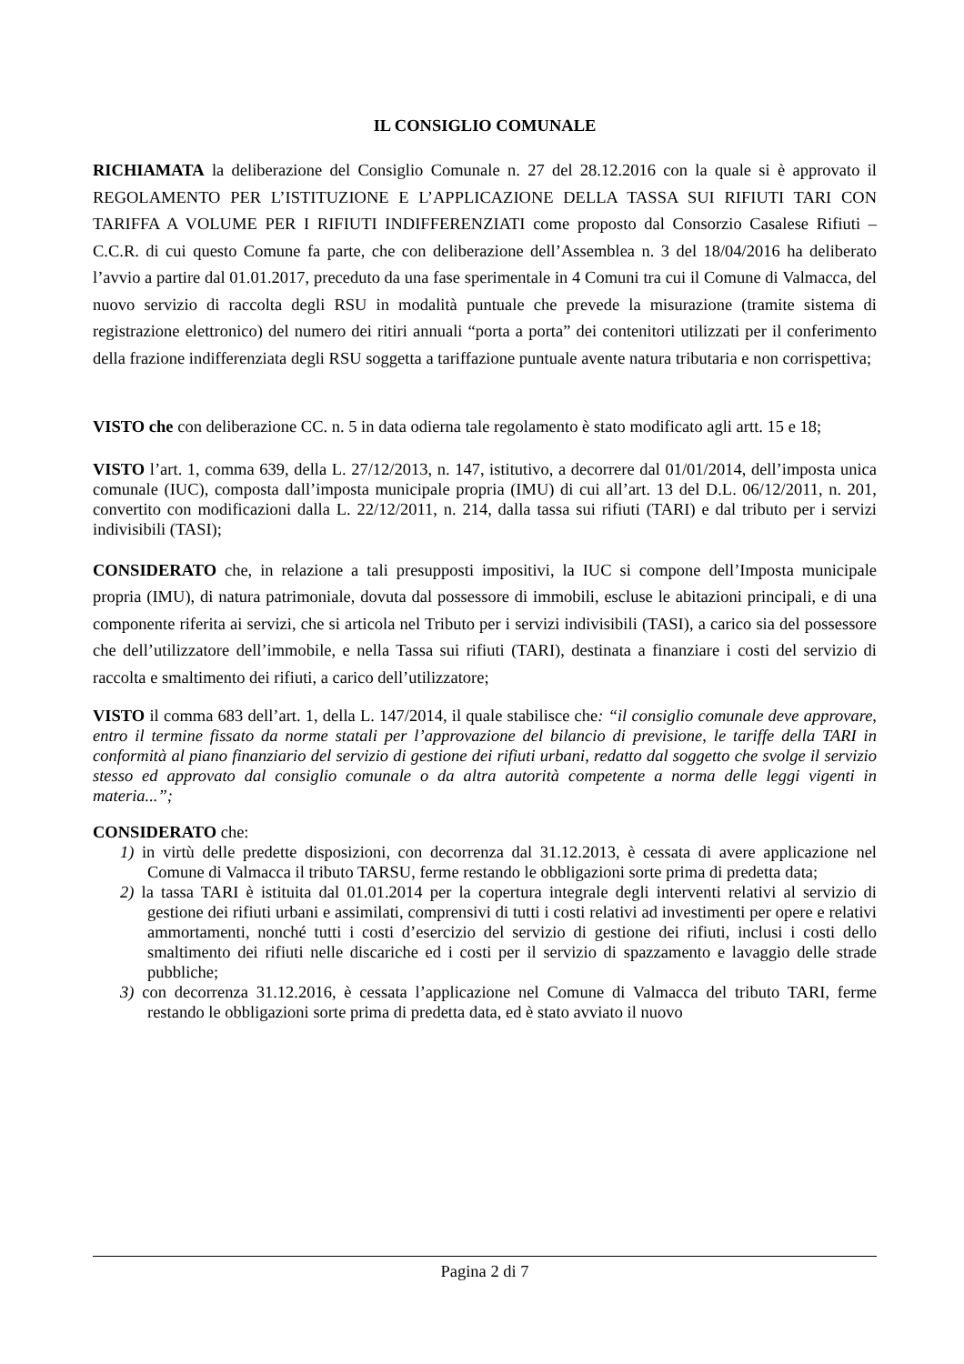IL CONSIGLIO COMUNALE
RICHIAMATA la deliberazione del Consiglio Comunale n. 27 del 28.12.2016 con la quale si è approvato il REGOLAMENTO PER L’ISTITUZIONE E L’APPLICAZIONE DELLA TASSA SUI RIFIUTI TARI CON TARIFFA A VOLUME PER I RIFIUTI INDIFFERENZIATI come proposto dal Consorzio Casalese Rifiuti – C.C.R. di cui questo Comune fa parte, che con deliberazione dell’Assemblea n. 3 del 18/04/2016 ha deliberato l’avvio a partire dal 01.01.2017, preceduto da una fase sperimentale in 4 Comuni tra cui il Comune di Valmacca, del nuovo servizio di raccolta degli RSU in modalità puntuale che prevede la misurazione (tramite sistema di registrazione elettronico) del numero dei ritiri annuali “porta a porta” dei contenitori utilizzati per il conferimento della frazione indifferenziata degli RSU soggetta a tariffazione puntuale avente natura tributaria e non corrispettiva;
VISTO che con deliberazione CC. n. 5 in data odierna tale regolamento è stato modificato agli artt. 15 e 18;
VISTO l’art. 1, comma 639, della L. 27/12/2013, n. 147, istitutivo, a decorrere dal 01/01/2014, dell’imposta unica comunale (IUC), composta dall’imposta municipale propria (IMU) di cui all’art. 13 del D.L. 06/12/2011, n. 201, convertito con modificazioni dalla L. 22/12/2011, n. 214, dalla tassa sui rifiuti (TARI) e dal tributo per i servizi indivisibili (TASI);
CONSIDERATO che, in relazione a tali presupposti impositivi, la IUC si compone dell’Imposta municipale propria (IMU), di natura patrimoniale, dovuta dal possessore di immobili, escluse le abitazioni principali, e di una componente riferita ai servizi, che si articola nel Tributo per i servizi indivisibili (TASI), a carico sia del possessore che dell’utilizzatore dell’immobile, e nella Tassa sui rifiuti (TARI), destinata a finanziare i costi del servizio di raccolta e smaltimento dei rifiuti, a carico dell’utilizzatore;
VISTO il comma 683 dell’art. 1, della L. 147/2014, il quale stabilisce che: “il consiglio comunale deve approvare, entro il termine fissato da norme statali per l’approvazione del bilancio di previsione, le tariffe della TARI in conformità al piano finanziario del servizio di gestione dei rifiuti urbani, redatto dal soggetto che svolge il servizio stesso ed approvato dal consiglio comunale o da altra autorità competente a norma delle leggi vigenti in materia...”;
CONSIDERATO che:
1) in virtù delle predette disposizioni, con decorrenza dal 31.12.2013, è cessata di avere applicazione nel Comune di Valmacca il tributo TARSU, ferme restando le obbligazioni sorte prima di predetta data;
2) la tassa TARI è istituita dal 01.01.2014 per la copertura integrale degli interventi relativi al servizio di gestione dei rifiuti urbani e assimilati, comprensivi di tutti i costi relativi ad investimenti per opere e relativi ammortamenti, nonché tutti i costi d’esercizio del servizio di gestione dei rifiuti, inclusi i costi dello smaltimento dei rifiuti nelle discariche ed i costi per il servizio di spazzamento e lavaggio delle strade pubbliche;
3) con decorrenza 31.12.2016, è cessata l’applicazione nel Comune di Valmacca del tributo TARI, ferme restando le obbligazioni sorte prima di predetta data, ed è stato avviato il nuovo
Pagina 2 di 7